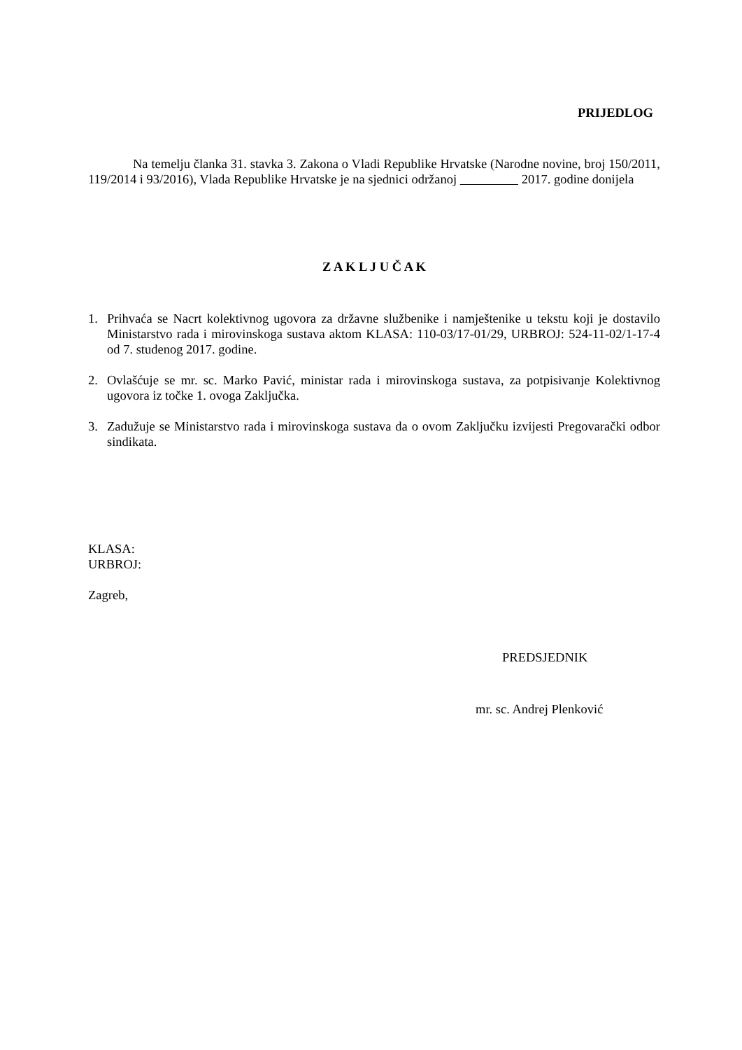PRIJEDLOG
Na temelju članka 31. stavka 3. Zakona o Vladi Republike Hrvatske (Narodne novine, broj 150/2011, 119/2014 i 93/2016), Vlada Republike Hrvatske je na sjednici održanoj 2017. godine donijela
Z A K L J U Č A K
1. Prihvaća se Nacrt kolektivnog ugovora za državne službenike i namještenike u tekstu koji je dostavilo Ministarstvo rada i mirovinskoga sustava aktom KLASA: 110-03/17-01/29, URBROJ: 524-11-02/1-17-4 od 7. studenog 2017. godine.
2. Ovlašćuje se mr. sc. Marko Pavić, ministar rada i mirovinskoga sustava, za potpisivanje Kolektivnog ugovora iz točke 1. ovoga Zaključka.
3. Zadužuje se Ministarstvo rada i mirovinskoga sustava da o ovom Zaključku izvijesti Pregovarački odbor sindikata.
KLASA:
URBROJ:
Zagreb,
PREDSJEDNIK
mr. sc. Andrej Plenković